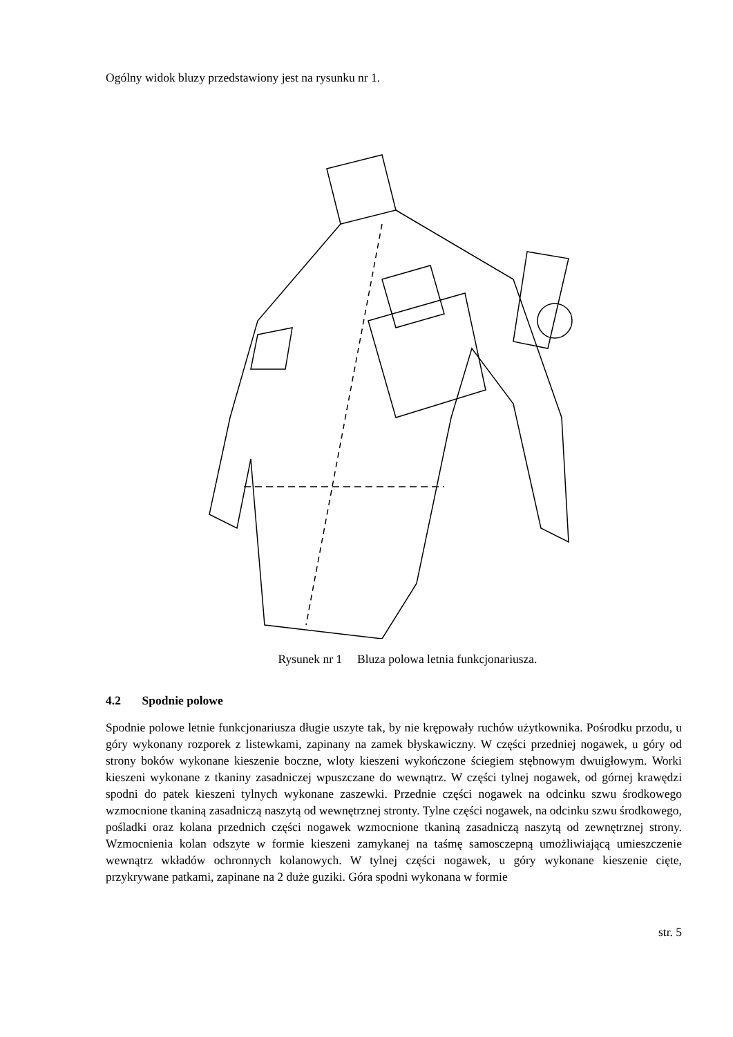Ogólny widok bluzy przedstawiony jest na rysunku nr 1.
Rysunek nr 1 Bluza polowa letnia funkcjonariusza.
4.2 Spodnie polowe
Spodnie polowe letnie funkcjonariusza długie uszyte tak, by nie krępowały ruchów użytkownika. Pośrodku przodu, u góry wykonany rozporek z listewkami, zapinany na zamek błyskawiczny. W części przedniej nogawek, u góry od strony boków wykonane kieszenie boczne, wloty kieszeni wykończone ściegiem stębnowym dwuigłowym. Worki kieszeni wykonane z tkaniny zasadniczej wpuszczane do wewnątrz. W części tylnej nogawek, od górnej krawędzi spodni do patek kieszeni tylnych wykonane zaszewki. Przednie części nogawek na odcinku szwu środkowego wzmocnione tkaniną zasadniczą naszytą od wewnętrznej stronty. Tylne części nogawek, na odcinku szwu środkowego, pośladki oraz kolana przednich części nogawek wzmocnione tkaniną zasadniczą naszytą od zewnętrznej strony. Wzmocnienia kolan odszyte w formie kieszeni zamykanej na taśmę samosczepną umożliwiającą umieszczenie wewnątrz wkładów ochronnych kolanowych. W tylnej części nogawek, u góry wykonane kieszenie cięte, przykrywane patkami, zapinane na 2 duże guziki. Góra spodni wykonana w formie
str. 5